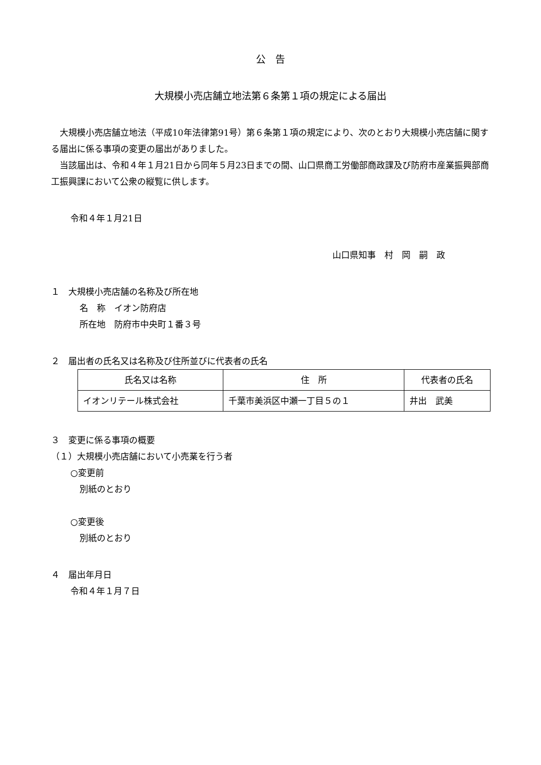公　告
大規模小売店舗立地法第６条第１項の規定による届出
大規模小売店舗立地法（平成10年法律第91号）第６条第１項の規定により、次のとおり大規模小売店舗に関する届出に係る事項の変更の届出がありました。
当該届出は、令和４年１月21日から同年５月23日までの間、山口県商工労働部商政課及び防府市産業振興部商工振興課において公衆の縦覧に供します。
令和４年１月21日
山口県知事　村　岡　嗣　政
１　大規模小売店舗の名称及び所在地
名　称　イオン防府店
所在地　防府市中央町１番３号
２　届出者の氏名又は名称及び住所並びに代表者の氏名
| 氏名又は名称 | 住 所 | 代表者の氏名 |
| --- | --- | --- |
| イオンリテール株式会社 | 千葉市美浜区中瀬一丁目５の１ | 井出 武美 |
３　変更に係る事項の概要
（１）大規模小売店舗において小売業を行う者
○変更前
別紙のとおり
○変更後
別紙のとおり
４　届出年月日
令和４年１月７日